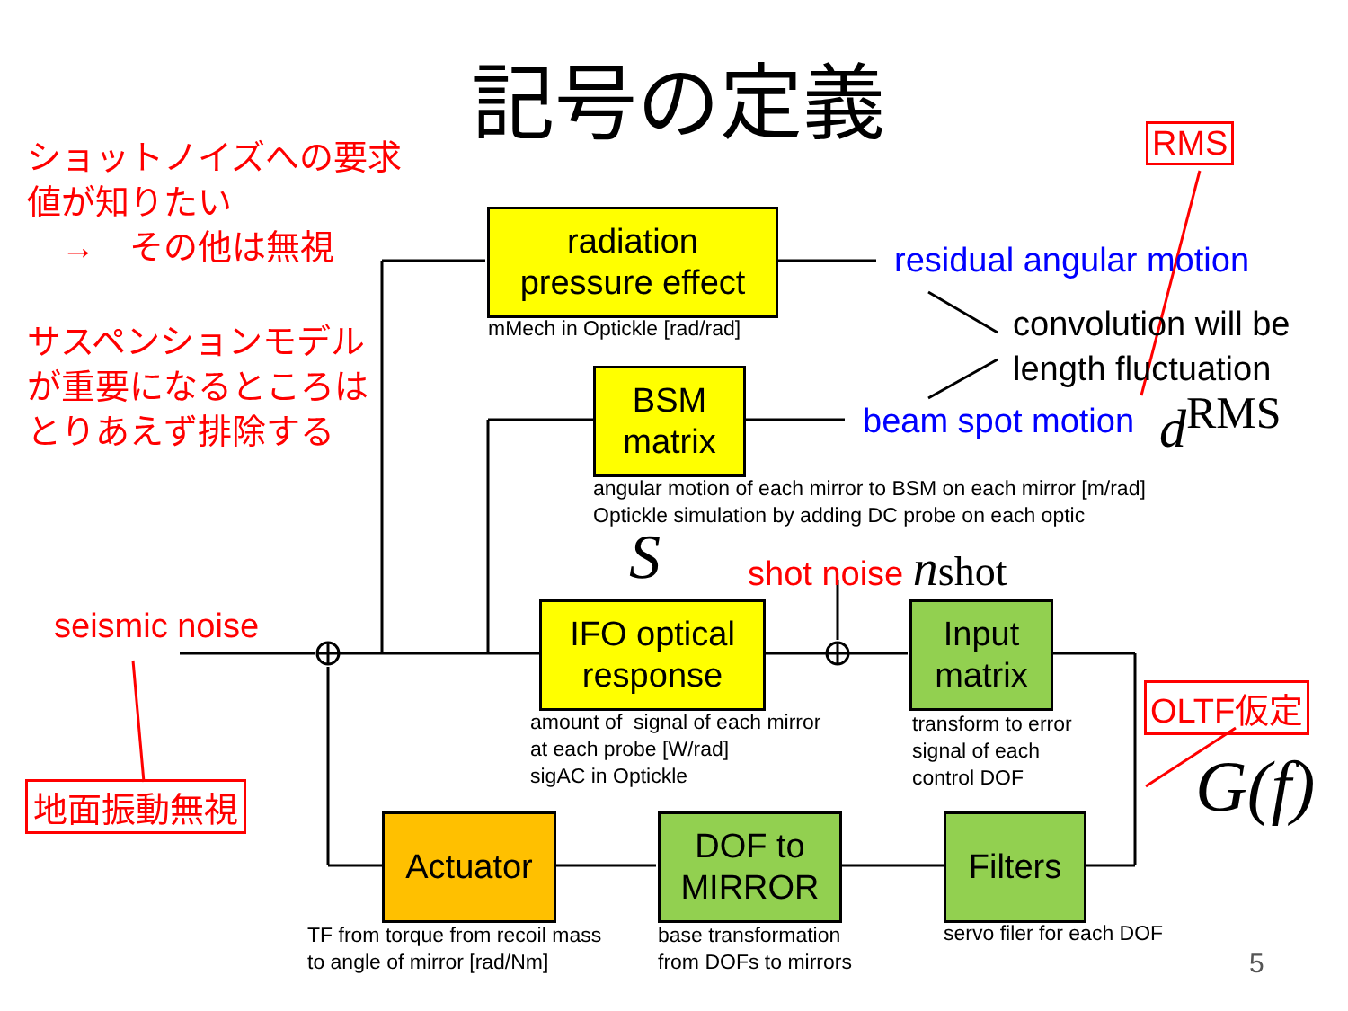記号の定義
ショットノイズへの要求
値が知りたい
　→　その他は無視
サスペンションモデル
が重要になるところは
とりあえず排除する
radiation
pressure effect
mMech in Optickle [rad/rad]
residual angular motion
convolution will be
length fluctuation
BSM
matrix
beam spot motion d<sup>RMS</sup>
angular motion of each mirror to BSM on each mirror [m/rad]
Optickle simulation by adding DC probe on each optic
S shot noise nshot
seismic noise
IFO optical
response
Input
matrix
amount of signal of each mirror
at each probe [W/rad]
sigAC in Optickle
transform to error
signal of each
control DOF
RMS
OLTF仮定
G(f)
地面振動無視
Actuator
DOF to
MIRROR
Filters
TF from torque from recoil mass
to angle of mirror [rad/Nm]
base transformation
from DOFs to mirrors
servo filer for each DOF
5